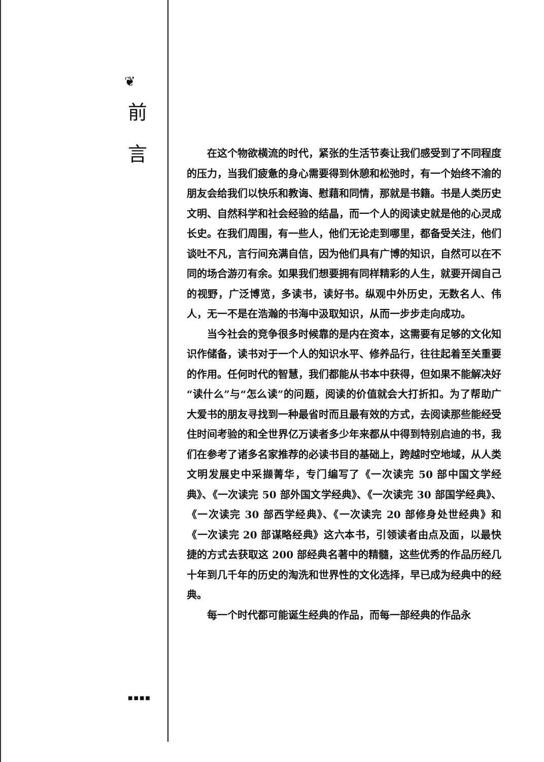❦
前
言
■■■■
在这个物欲横流的时代，紧张的生活节奏让我们感受到了不同程度的压力，当我们疲惫的身心需要得到休憩和松弛时，有一个始终不渝的朋友会给我们以快乐和教诲、慰藉和同情，那就是书籍。书是人类历史文明、自然科学和社会经验的结晶，而一个人的阅读史就是他的心灵成长史。在我们周围，有一些人，他们无论走到哪里，都备受关注，他们谈吐不凡，言行间充满自信，因为他们具有广博的知识，自然可以在不同的场合游刃有余。如果我们想要拥有同样精彩的人生，就要开阔自己的视野，广泛博览，多读书，读好书。纵观中外历史，无数名人、伟人，无一不是在浩瀚的书海中汲取知识，从而一步步走向成功。
当今社会的竞争很多时候靠的是内在资本，这需要有足够的文化知识作储备，读书对于一个人的知识水平、修养品行，往往起着至关重要的作用。任何时代的智慧，我们都能从书本中获得，但如果不能解决好“读什么”与“怎么读”的问题，阅读的价值就会大打折扣。为了帮助广大爱书的朋友寻找到一种最省时而且最有效的方式，去阅读那些能经受住时间考验的和全世界亿万读者多少年来都从中得到特别启迪的书，我们在参考了诸多名家推荐的必读书目的基础上，跨越时空地域，从人类文明发展史中采撷菁华，专门编写了《一次读完 50 部中国文学经典》、《一次读完 50 部外国文学经典》、《一次读完 30 部国学经典》、《一次读完 30 部西学经典》、《一次读完 20 部修身处世经典》和《一次读完 20 部谋略经典》这六本书，引领读者由点及面，以最快捷的方式去获取这 200 部经典名著中的精髓，这些优秀的作品历经几十年到几千年的历史的淘洗和世界性的文化选择，早已成为经典中的经典。
每一个时代都可能诞生经典的作品，而每一部经典的作品永